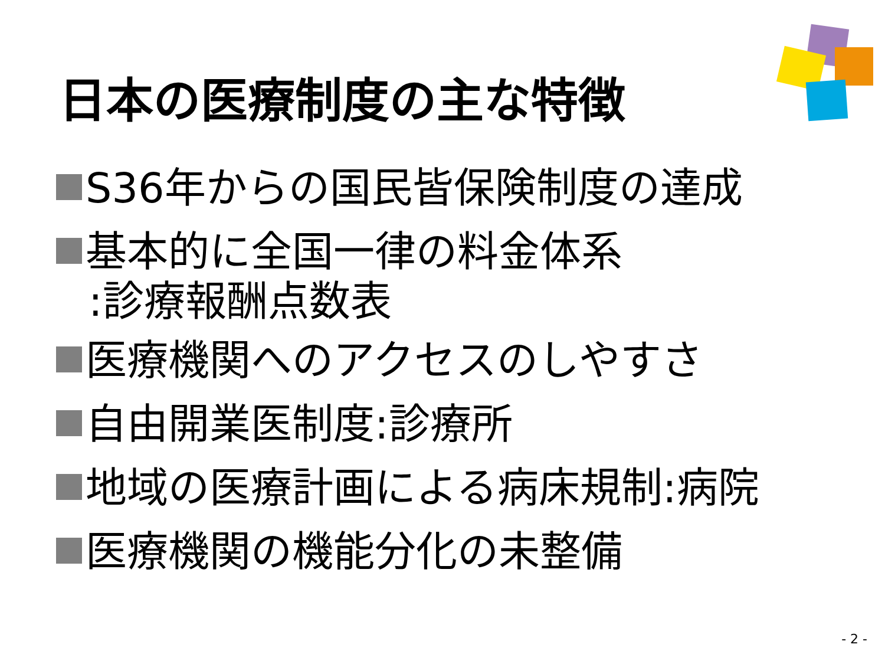日本の医療制度の主な特徴
S36年からの国民皆保険制度の達成
基本的に全国一律の料金体系
:診療報酬点数表
医療機関へのアクセスのしやすさ
自由開業医制度:診療所
地域の医療計画による病床規制:病院
医療機関の機能分化の未整備
- 2 -